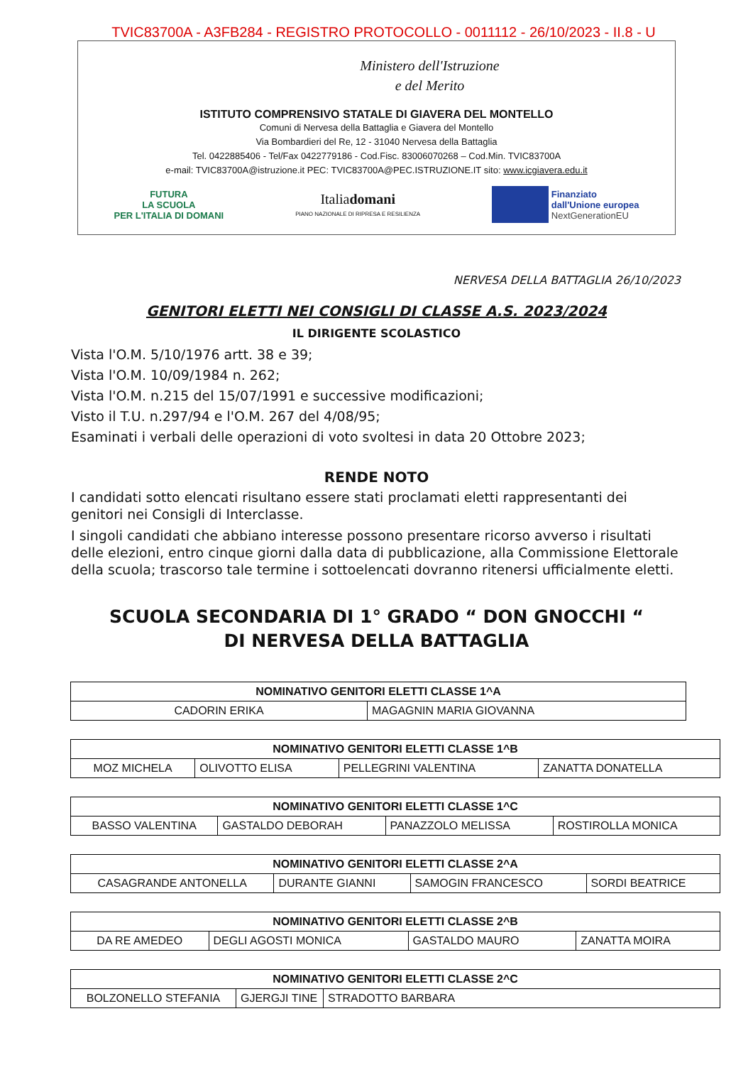TVIC83700A - A3FB284 - REGISTRO PROTOCOLLO - 0011112 - 26/10/2023 - II.8 - U
Ministero dell'Istruzione
e del Merito
ISTITUTO COMPRENSIVO STATALE DI GIAVERA DEL MONTELLO
Comuni di Nervesa della Battaglia e Giavera del Montello
Via Bombardieri del Re, 12 - 31040 Nervesa della Battaglia
Tel. 0422885406 - Tel/Fax 0422779186 - Cod.Fisc. 83006070268 – Cod.Min. TVIC83700A
e-mail: TVIC83700A@istruzione.it PEC: TVIC83700A@PEC.ISTRUZIONE.IT sito: www.icgiavera.edu.it
FUTURA
LA SCUOLA
PER L'ITALIA DI DOMANI
Italiadomani
PIANO NAZIONALE DI RIPRESA E RESILIENZA
Finanziato
dall'Unione europea
NextGenerationEU
NERVESA DELLA BATTAGLIA 26/10/2023
GENITORI ELETTI NEI CONSIGLI DI CLASSE A.S. 2023/2024
IL DIRIGENTE SCOLASTICO
Vista l'O.M. 5/10/1976 artt. 38 e 39;
Vista l'O.M. 10/09/1984 n. 262;
Vista l'O.M. n.215 del 15/07/1991 e successive modificazioni;
Visto il T.U. n.297/94 e l'O.M. 267 del 4/08/95;
Esaminati i verbali delle operazioni di voto svoltesi in data 20 Ottobre 2023;
RENDE NOTO
I candidati sotto elencati risultano essere stati proclamati eletti rappresentanti dei genitori nei Consigli di Interclasse.
I singoli candidati che abbiano interesse possono presentare ricorso avverso i risultati delle elezioni, entro cinque giorni dalla data di pubblicazione, alla Commissione Elettorale della scuola; trascorso tale termine i sottoelencati dovranno ritenersi ufficialmente eletti.
SCUOLA SECONDARIA DI 1° GRADO “ DON GNOCCHI “
DI NERVESA DELLA BATTAGLIA
| NOMINATIVO GENITORI ELETTI CLASSE 1^A | |
| --- | --- |
| CADORIN ERIKA | MAGAGNIN MARIA GIOVANNA |
| NOMINATIVO GENITORI ELETTI CLASSE 1^B | | | |
| --- | --- | --- | --- |
| MOZ MICHELA | OLIVOTTO ELISA | PELLEGRINI VALENTINA | ZANATTA DONATELLA |
| NOMINATIVO GENITORI ELETTI CLASSE 1^C | | | |
| --- | --- | --- | --- |
| BASSO VALENTINA | GASTALDO DEBORAH | PANAZZOLO MELISSA | ROSTIROLLA MONICA |
| NOMINATIVO GENITORI ELETTI CLASSE 2^A | | | |
| --- | --- | --- | --- |
| CASAGRANDE ANTONELLA | DURANTE GIANNI | SAMOGIN FRANCESCO | SORDI BEATRICE |
| NOMINATIVO GENITORI ELETTI CLASSE 2^B | | | |
| --- | --- | --- | --- |
| DA RE AMEDEO | DEGLI AGOSTI MONICA | GASTALDO MAURO | ZANATTA MOIRA |
| NOMINATIVO GENITORI ELETTI CLASSE 2^C | | |
| --- | --- | --- |
| BOLZONELLO STEFANIA | GJERGJI TINE | STRADOTTO BARBARA |